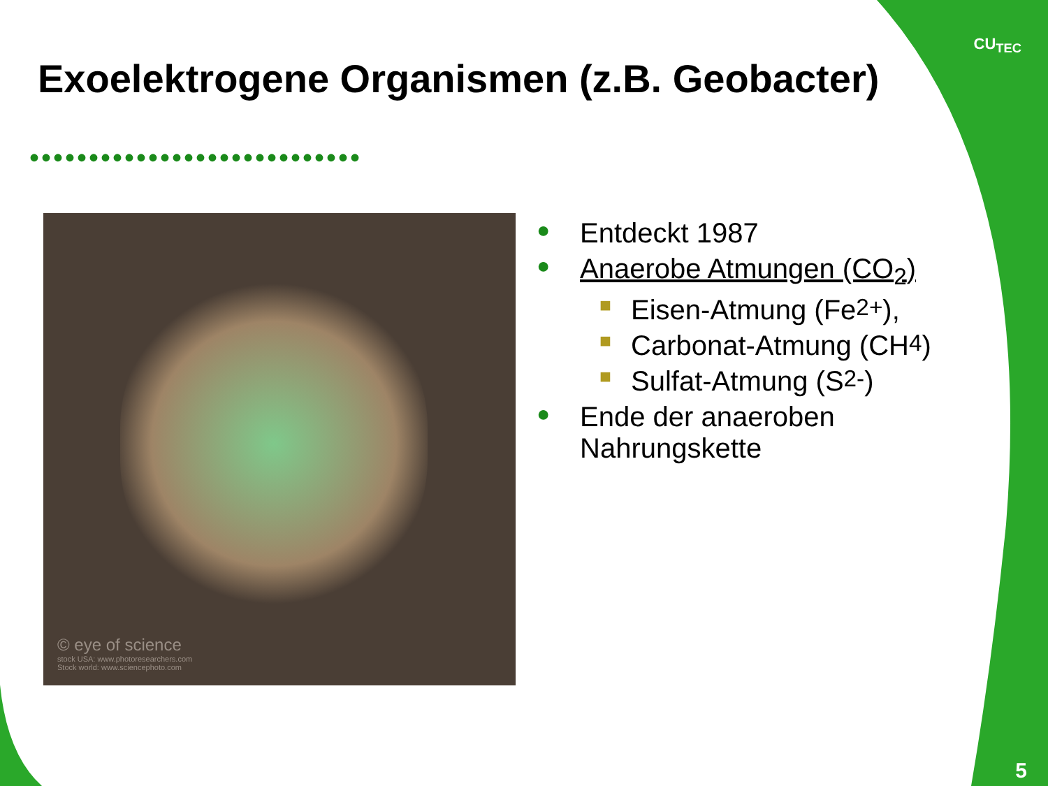CU<sub>TEC</sub>
Exoelektrogene Organismen (z.B. Geobacter)
••••••••••••••••••••••••••••
© eye of science
stock USA: www.photoresearchers.com
Stock world: www.sciencephoto.com
● Entdeckt 1987
● Anaerobe Atmungen (CO<sub>2</sub>)
■ Eisen-Atmung (Fe<sup>2+</sup>),
■ Carbonat-Atmung (CH<sub>4</sub>)
■ Sulfat-Atmung (S<sup>2-</sup>)
● Ende der anaeroben
Nahrungskette
5